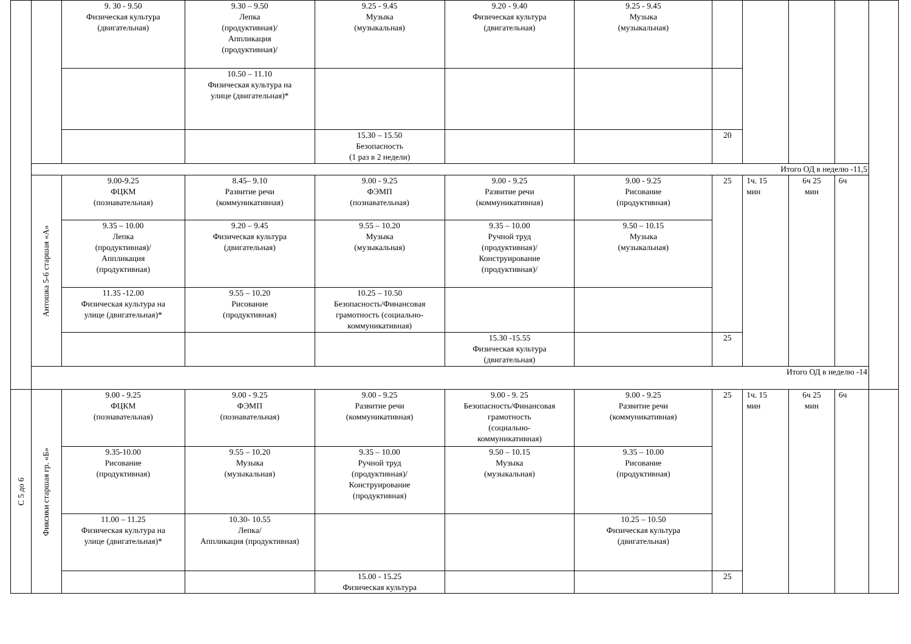| | | 9. 30 - 9.50 Физическая культура (двигательная) | 9.30 – 9.50 Лепка (продуктивная)/ Аппликация (продуктивная)/ | 9.25 - 9.45 Музыка (музыкальная) | 9.20 - 9.40 Физическая культура (двигательная) | 9.25 - 9.45 Музыка (музыкальная) | | | | | |
| | | | 10.50 – 11.10 Физическая культура на улице (двигательная)* | | | | | | | | |
| | | | | 15.30 – 15.50 Безопасность (1 раз в 2 недели) | | | 20 | | | | |
| | Итого ОД в неделю -11,5 | | | | | | | | | | |
| | Антошка 5-6 старшая «А» | 9.00-9.25 ФЦКМ (познавательная) | 8.45– 9.10 Развитие речи (коммуникативная) | 9.00 - 9.25 ФЭМП (познавательная) | 9.00 - 9.25 Развитие речи (коммуникативная) | 9.00 - 9.25 Рисование (продуктивная) | 25 | 1ч. 15 мин | 6ч 25 мин | 6ч | |
| | | 9.35 – 10.00 Лепка (продуктивная)/ Аппликация (продуктивная) | 9.20 – 9.45 Физическая культура (двигательная) | 9.55 – 10.20 Музыка (музыкальная) | 9.35 – 10.00 Ручной труд (продуктивная)/ Конструирование (продуктивная)/ | 9.50 – 10.15 Музыка (музыкальная) | | | | | |
| | | 11.35 -12.00 Физическая культура на улице (двигательная)* | 9.55 – 10.20 Рисование (продуктивная) | 10.25 – 10.50 Безопасность/Финансовая грамотность (социально- коммуникативная) | | | | | | | |
| | | | | | 15.30 -15.55 Физическая культура (двигательная) | | 25 | | | | |
| | Итого ОД в неделю -14 | | | | | | | | | | |
| С 5 до 6 | Фиксики старшая гр. «Б» | 9.00 - 9.25 ФЦКМ (познавательная) | 9.00 - 9.25 ФЭМП (познавательная) | 9.00 - 9.25 Развитие речи (коммуникативная) | 9.00 - 9. 25 Безопасность/Финансовая грамотность (социально- коммуникативная) | 9.00 - 9.25 Развитие речи (коммуникативная) | 25 | 1ч. 15 мин | 6ч 25 мин | 6ч | |
| | | 9.35-10.00 Рисование (продуктивная) | 9.55 – 10.20 Музыка (музыкальная) | 9.35 – 10.00 Ручной труд (продуктивная)/ Конструирование (продуктивная) | 9.50 – 10.15 Музыка (музыкальная) | 9.35 – 10.00 Рисование (продуктивная) | | | | | |
| | | 11.00 – 11.25 Физическая культура на улице (двигательная)* | 10.30- 10.55 Лепка/ Аппликация (продуктивная) | | | 10.25 – 10.50 Физическая культура (двигательная) | | | | | |
| | | | | 15.00 - 15.25 Физическая культура | | | 25 | | | | |